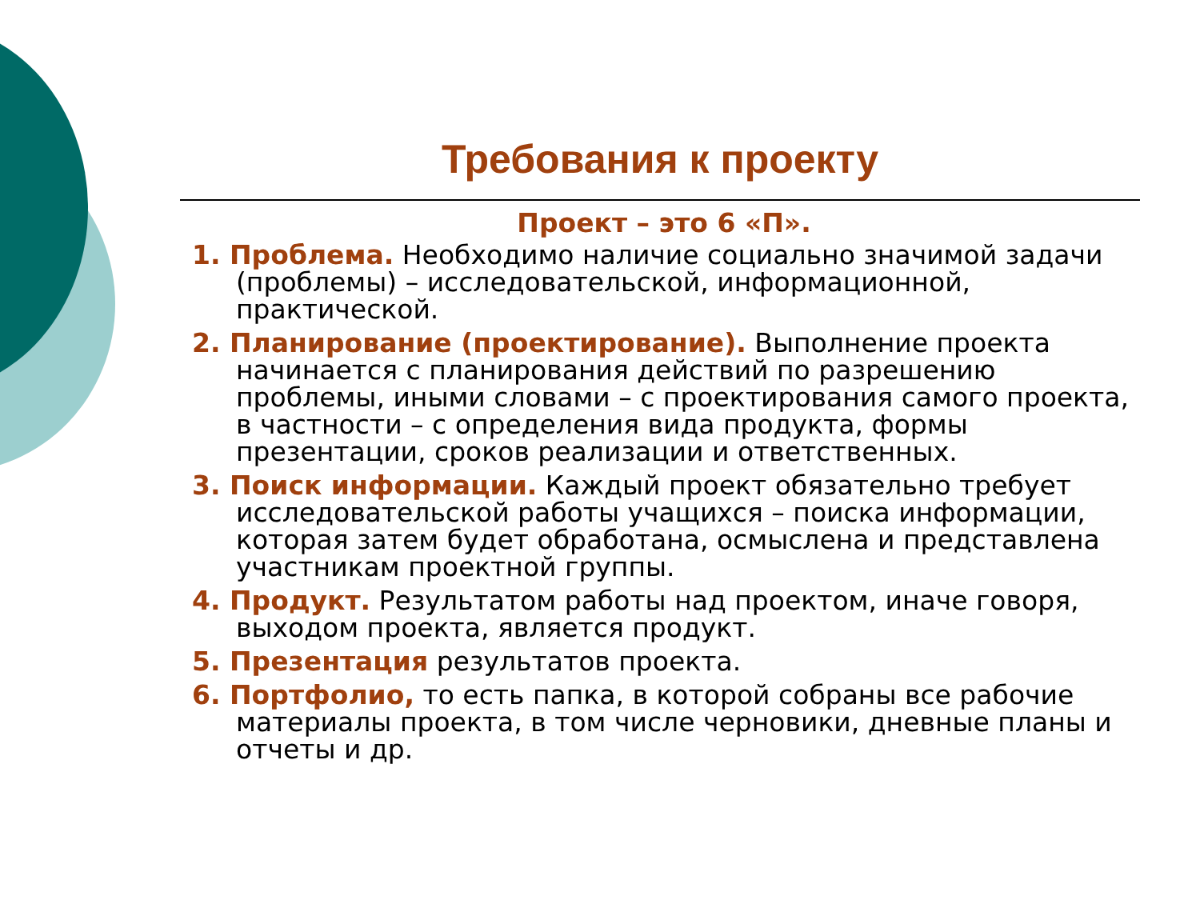Требования к проекту
Проект – это 6 «П».
1. Проблема. Необходимо наличие социально значимой задачи (проблемы) – исследовательской, информационной, практической.
2. Планирование (проектирование). Выполнение проекта начинается с планирования действий по разрешению проблемы, иными словами – с проектирования самого проекта, в частности – с определения вида продукта, формы презентации, сроков реализации и ответственных.
3. Поиск информации. Каждый проект обязательно требует исследовательской работы учащихся – поиска информации, которая затем будет обработана, осмыслена и представлена участникам проектной группы.
4. Продукт. Результатом работы над проектом, иначе говоря, выходом проекта, является продукт.
5. Презентация результатов проекта.
6. Портфолио, то есть папка, в которой собраны все рабочие материалы проекта, в том числе черновики, дневные планы и отчеты и др.